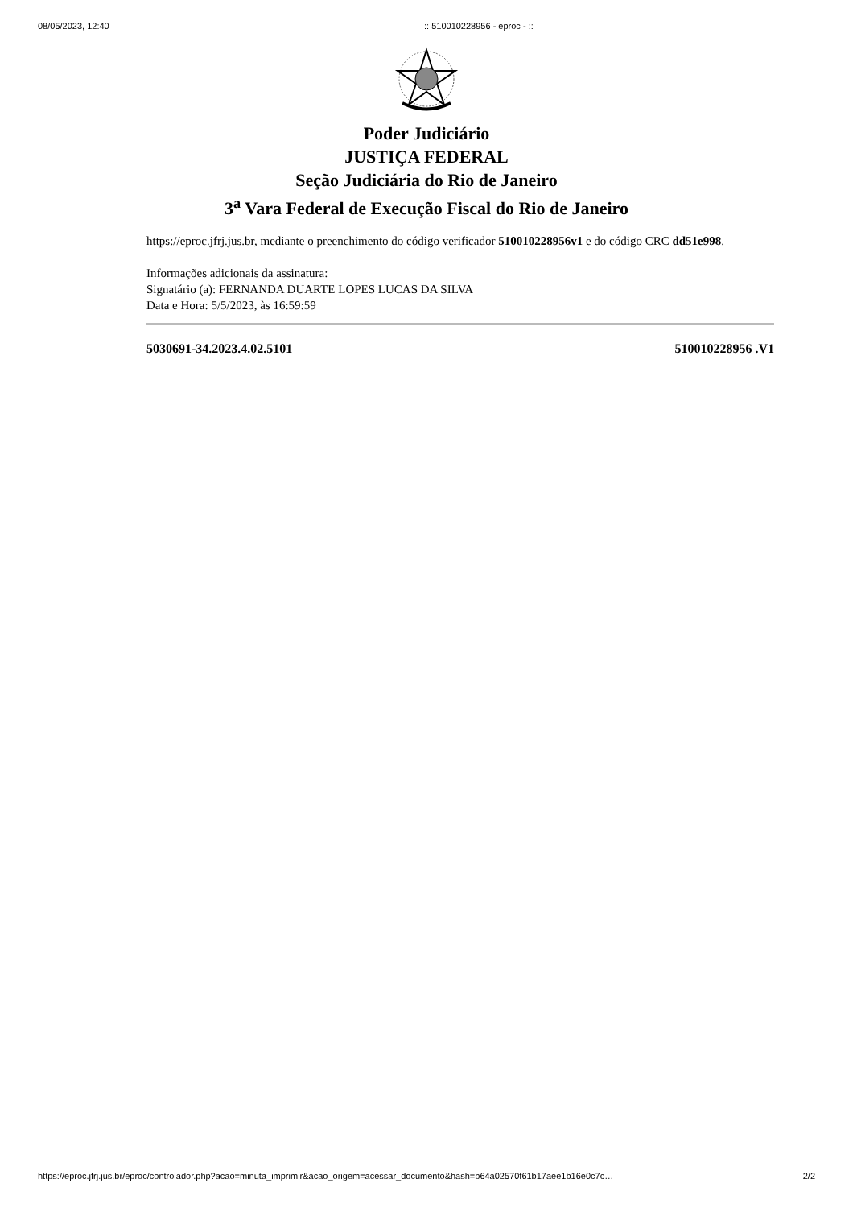08/05/2023, 12:40:: 510010228956 - eproc - ::
Poder Judiciário
JUSTIÇA FEDERAL
Seção Judiciária do Rio de Janeiro
3<sup>a</sup> Vara Federal de Execução Fiscal do Rio de Janeiro
https://eproc.jfrj.jus.br, mediante o preenchimento do código verificador 510010228956v1 e do código CRC dd51e998.
Informações adicionais da assinatura:
Signatário (a): FERNANDA DUARTE LOPES LUCAS DA SILVA
Data e Hora: 5/5/2023, às 16:59:59
5030691-34.2023.4.02.5101 510010228956 .V1
https://eproc.jfrj.jus.br/eproc/controlador.php?acao=minuta_imprimir&acao_origem=acessar_documento&hash=b64a02570f61b17aee1b16e0c7c… 2/2